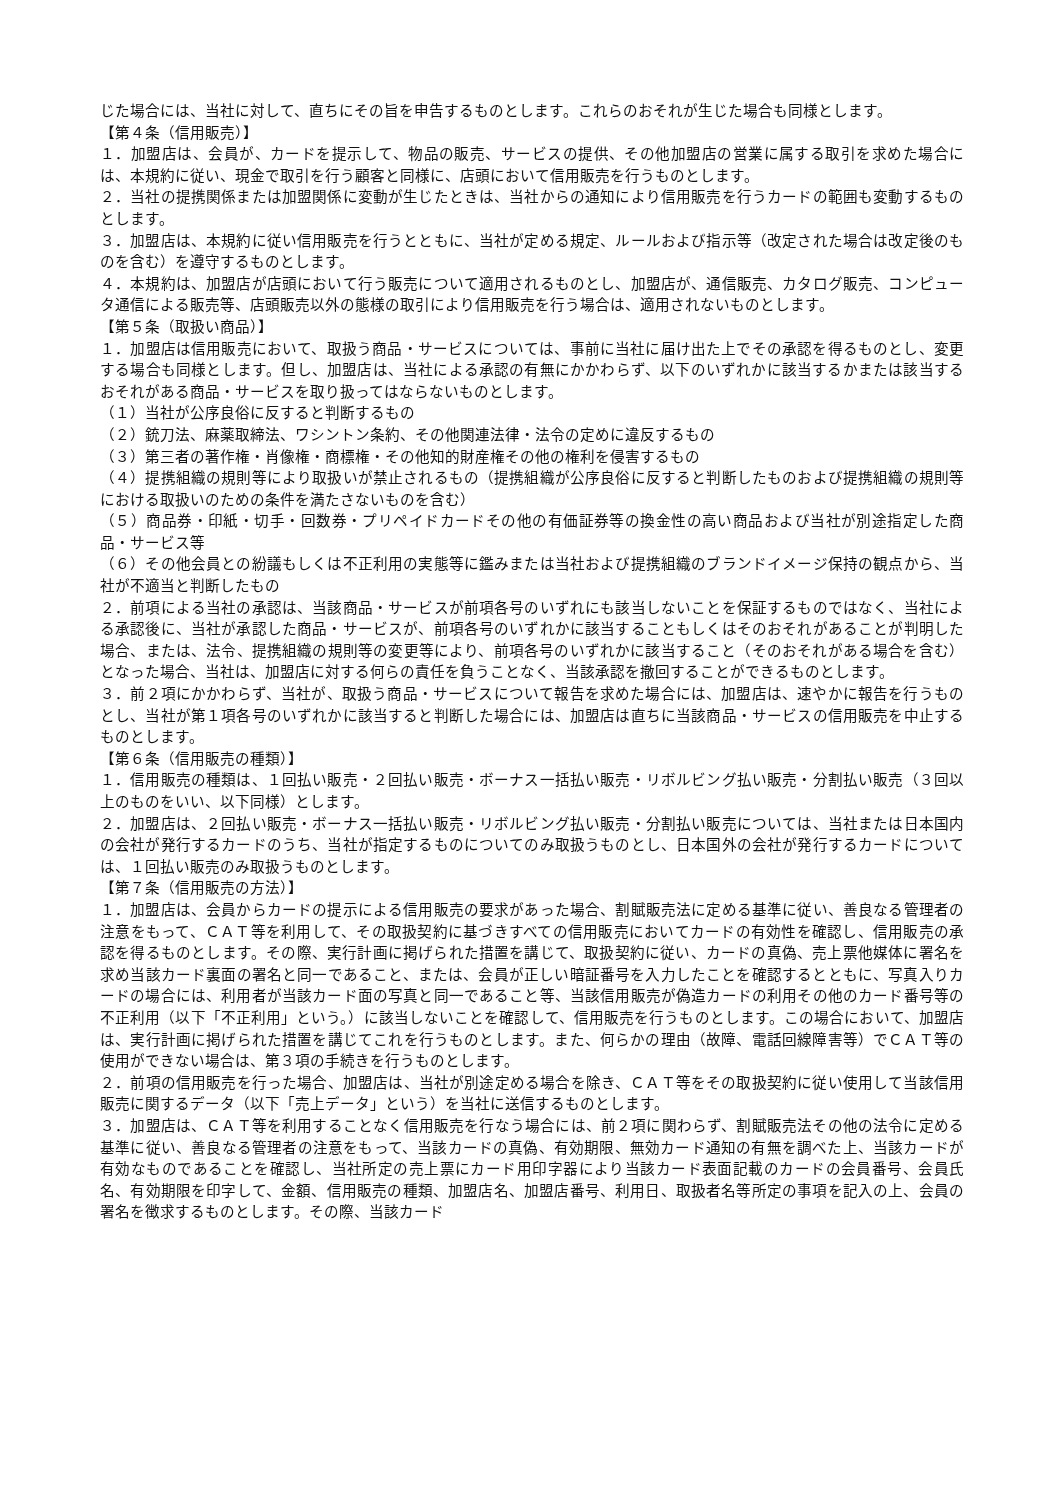じた場合には、当社に対して、直ちにその旨を申告するものとします。これらのおそれが生じた場合も同様とします。
【第４条（信用販売）】
１．加盟店は、会員が、カードを提示して、物品の販売、サービスの提供、その他加盟店の営業に属する取引を求めた場合には、本規約に従い、現金で取引を行う顧客と同様に、店頭において信用販売を行うものとします。
２．当社の提携関係または加盟関係に変動が生じたときは、当社からの通知により信用販売を行うカードの範囲も変動するものとします。
３．加盟店は、本規約に従い信用販売を行うとともに、当社が定める規定、ルールおよび指示等（改定された場合は改定後のものを含む）を遵守するものとします。
４．本規約は、加盟店が店頭において行う販売について適用されるものとし、加盟店が、通信販売、カタログ販売、コンピュータ通信による販売等、店頭販売以外の態様の取引により信用販売を行う場合は、適用されないものとします。
【第５条（取扱い商品）】
１．加盟店は信用販売において、取扱う商品・サービスについては、事前に当社に届け出た上でその承認を得るものとし、変更する場合も同様とします。但し、加盟店は、当社による承認の有無にかかわらず、以下のいずれかに該当するかまたは該当するおそれがある商品・サービスを取り扱ってはならないものとします。
（１）当社が公序良俗に反すると判断するもの
（２）銃刀法、麻薬取締法、ワシントン条約、その他関連法律・法令の定めに違反するもの
（３）第三者の著作権・肖像権・商標権・その他知的財産権その他の権利を侵害するもの
（４）提携組織の規則等により取扱いが禁止されるもの（提携組織が公序良俗に反すると判断したものおよび提携組織の規則等における取扱いのための条件を満たさないものを含む）
（５）商品券・印紙・切手・回数券・プリペイドカードその他の有価証券等の換金性の高い商品および当社が別途指定した商品・サービス等
（６）その他会員との紛議もしくは不正利用の実態等に鑑みまたは当社および提携組織のブランドイメージ保持の観点から、当社が不適当と判断したもの
２．前項による当社の承認は、当該商品・サービスが前項各号のいずれにも該当しないことを保証するものではなく、当社による承認後に、当社が承認した商品・サービスが、前項各号のいずれかに該当することもしくはそのおそれがあることが判明した場合、または、法令、提携組織の規則等の変更等により、前項各号のいずれかに該当すること（そのおそれがある場合を含む）となった場合、当社は、加盟店に対する何らの責任を負うことなく、当該承認を撤回することができるものとします。
３．前２項にかかわらず、当社が、取扱う商品・サービスについて報告を求めた場合には、加盟店は、速やかに報告を行うものとし、当社が第１項各号のいずれかに該当すると判断した場合には、加盟店は直ちに当該商品・サービスの信用販売を中止するものとします。
【第６条（信用販売の種類）】
１．信用販売の種類は、１回払い販売・２回払い販売・ボーナス一括払い販売・リボルビング払い販売・分割払い販売（３回以上のものをいい、以下同様）とします。
２．加盟店は、２回払い販売・ボーナス一括払い販売・リボルビング払い販売・分割払い販売については、当社または日本国内の会社が発行するカードのうち、当社が指定するものについてのみ取扱うものとし、日本国外の会社が発行するカードについては、１回払い販売のみ取扱うものとします。
【第７条（信用販売の方法）】
１．加盟店は、会員からカードの提示による信用販売の要求があった場合、割賦販売法に定める基準に従い、善良なる管理者の注意をもって、ＣＡＴ等を利用して、その取扱契約に基づきすべての信用販売においてカードの有効性を確認し、信用販売の承認を得るものとします。その際、実行計画に掲げられた措置を講じて、取扱契約に従い、カードの真偽、売上票他媒体に署名を求め当該カード裏面の署名と同一であること、または、会員が正しい暗証番号を入力したことを確認するとともに、写真入りカードの場合には、利用者が当該カード面の写真と同一であること等、当該信用販売が偽造カードの利用その他のカード番号等の不正利用（以下「不正利用」という。）に該当しないことを確認して、信用販売を行うものとします。この場合において、加盟店は、実行計画に掲げられた措置を講じてこれを行うものとします。また、何らかの理由（故障、電話回線障害等）でＣＡＴ等の使用ができない場合は、第３項の手続きを行うものとします。
２．前項の信用販売を行った場合、加盟店は、当社が別途定める場合を除き、ＣＡＴ等をその取扱契約に従い使用して当該信用販売に関するデータ（以下「売上データ」という）を当社に送信するものとします。
３．加盟店は、ＣＡＴ等を利用することなく信用販売を行なう場合には、前２項に関わらず、割賦販売法その他の法令に定める基準に従い、善良なる管理者の注意をもって、当該カードの真偽、有効期限、無効カード通知の有無を調べた上、当該カードが有効なものであることを確認し、当社所定の売上票にカード用印字器により当該カード表面記載のカードの会員番号、会員氏名、有効期限を印字して、金額、信用販売の種類、加盟店名、加盟店番号、利用日、取扱者名等所定の事項を記入の上、会員の署名を徴求するものとします。その際、当該カード